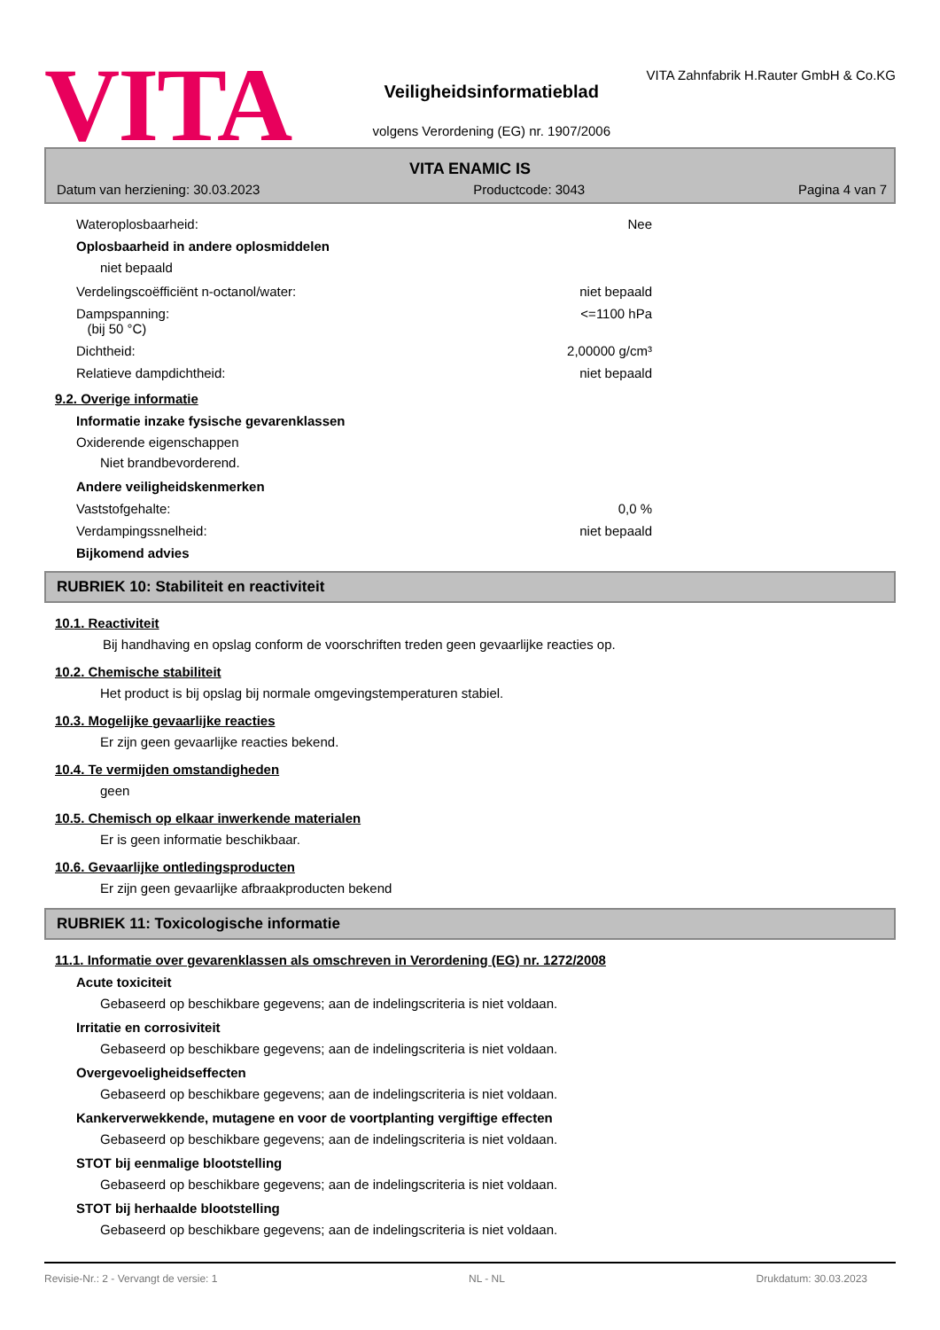VITA
Veiligheidsinformatieblad
volgens Verordening (EG) nr. 1907/2006
VITA Zahnfabrik H.Rauter GmbH & Co.KG
VITA ENAMIC IS
Datum van herziening: 30.03.2023 Productcode: 3043 Pagina 4 van 7
Wateroplosbaarheid: Nee
Oplosbaarheid in andere oplosmiddelen
niet bepaald
Verdelingscoëfficiënt n-octanol/water: niet bepaald
Dampspanning:
(bij 50 °C) <=1100 hPa
Dichtheid: 2,00000 g/cm³
Relatieve dampdichtheid: niet bepaald
9.2. Overige informatie
Informatie inzake fysische gevarenklassen
Oxiderende eigenschappen
Niet brandbevorderend.
Andere veiligheidskenmerken
Vaststofgehalte: 0,0 %
Verdampingssnelheid: niet bepaald
Bijkomend advies
RUBRIEK 10: Stabiliteit en reactiviteit
10.1. Reactiviteit
Bij handhaving en opslag conform de voorschriften treden geen gevaarlijke reacties op.
10.2. Chemische stabiliteit
Het product is bij opslag bij normale omgevingstemperaturen stabiel.
10.3. Mogelijke gevaarlijke reacties
Er zijn geen gevaarlijke reacties bekend.
10.4. Te vermijden omstandigheden
geen
10.5. Chemisch op elkaar inwerkende materialen
Er is geen informatie beschikbaar.
10.6. Gevaarlijke ontledingsproducten
Er zijn geen gevaarlijke afbraakproducten bekend
RUBRIEK 11: Toxicologische informatie
11.1. Informatie over gevarenklassen als omschreven in Verordening (EG) nr. 1272/2008
Acute toxiciteit
Gebaseerd op beschikbare gegevens; aan de indelingscriteria is niet voldaan.
Irritatie en corrosiviteit
Gebaseerd op beschikbare gegevens; aan de indelingscriteria is niet voldaan.
Overgevoeligheidseffecten
Gebaseerd op beschikbare gegevens; aan de indelingscriteria is niet voldaan.
Kankerverwekkende, mutagene en voor de voortplanting vergiftige effecten
Gebaseerd op beschikbare gegevens; aan de indelingscriteria is niet voldaan.
STOT bij eenmalige blootstelling
Gebaseerd op beschikbare gegevens; aan de indelingscriteria is niet voldaan.
STOT bij herhaalde blootstelling
Gebaseerd op beschikbare gegevens; aan de indelingscriteria is niet voldaan.
Revisie-Nr.: 2 - Vervangt de versie: 1 NL - NL Drukdatum: 30.03.2023